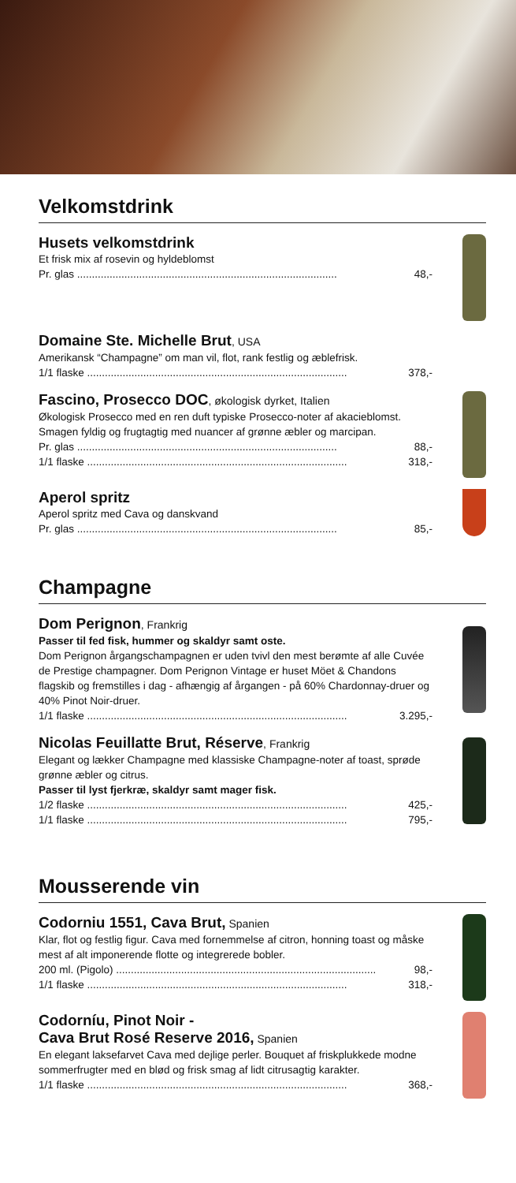Velkomstdrink
Husets velkomstdrink
Et frisk mix af rosevin og hyldeblomst
Pr. glas 48,-
Domaine Ste. Michelle Brut, USA
Amerikansk “Champagne” om man vil, flot, rank festlig og æblefrisk.
1/1 flaske 378,-
Fascino, Prosecco DOC, økologisk dyrket, Italien
Økologisk Prosecco med en ren duft typiske Prosecco-noter af akacieblomst. Smagen fyldig og frugtagtig med nuancer af grønne æbler og marcipan.
Pr. glas 88,-
1/1 flaske 318,-
Aperol spritz
Aperol spritz med Cava og danskvand
Pr. glas 85,-
Champagne
Dom Perignon, Frankrig
Passer til fed fisk, hummer og skaldyr samt oste.
Dom Perignon årgangschampagnen er uden tvivl den mest berømte af alle Cuvée de Prestige champagner. Dom Perignon Vintage er huset Möet & Chandons flagskib og fremstilles i dag - afhængig af årgangen - på 60% Chardonnay-druer og 40% Pinot Noir-druer.
1/1 flaske 3.295,-
Nicolas Feuillatte Brut, Réserve, Frankrig
Elegant og lækker Champagne med klassiske Champagne-noter af toast, sprøde grønne æbler og citrus.
Passer til lyst fjerkræ, skaldyr samt mager fisk.
1/2 flaske 425,-
1/1 flaske 795,-
Mousserende vin
Codorniu 1551, Cava Brut, Spanien
Klar, flot og festlig figur. Cava med fornemmelse af citron, honning toast og måske mest af alt imponerende flotte og integrerede bobler.
200 ml. (Pigolo) 98,-
1/1 flaske 318,-
Codorníu, Pinot Noir -
Cava Brut Rosé Reserve 2016, Spanien
En elegant laksefarvet Cava med dejlige perler. Bouquet af friskplukkede modne sommerfrugter med en blød og frisk smag af lidt citrusagtig karakter.
1/1 flaske 368,-